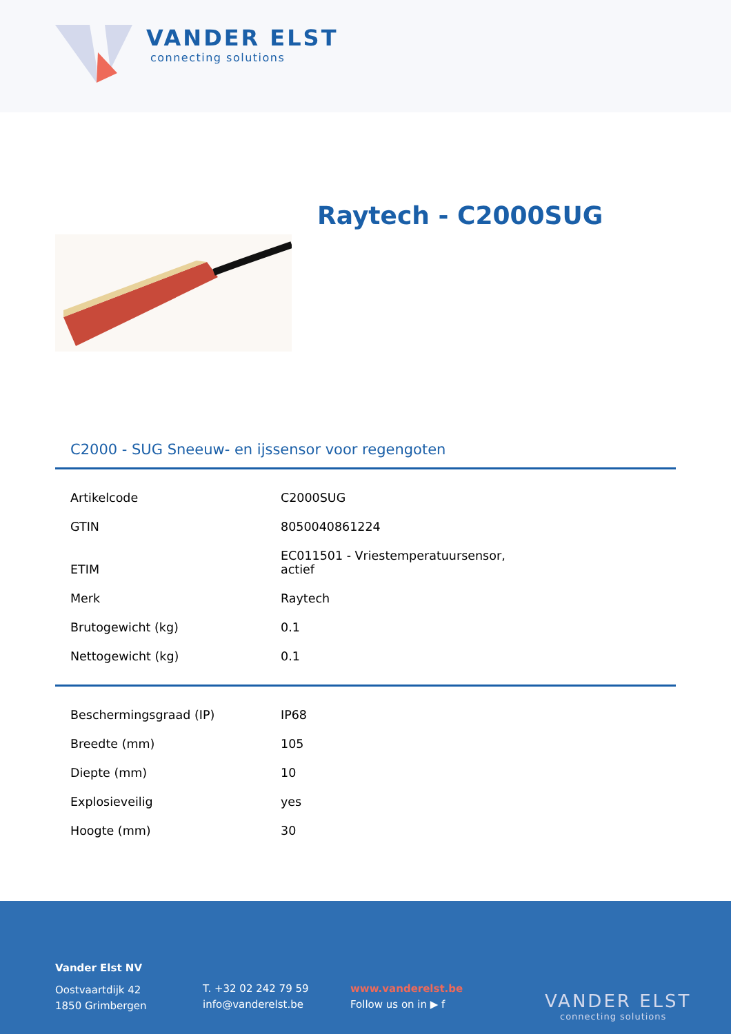VANDER ELST
connecting solutions
Raytech - C2000SUG
C2000 - SUG Sneeuw- en ijssensor voor regengoten
| Artikelcode | C2000SUG |
| GTIN | 8050040861224 |
| ETIM | EC011501 - Vriestemperatuursensor, actief |
| Merk | Raytech |
| Brutogewicht (kg) | 0.1 |
| Nettogewicht (kg) | 0.1 |
| Beschermingsgraad (IP) | IP68 |
| Breedte (mm) | 105 |
| Diepte (mm) | 10 |
| Explosieveilig | yes |
| Hoogte (mm) | 30 |
Vander Elst NV
Oostvaartdijk 42
1850 Grimbergen
T. +32 02 242 79 59
info@vanderelst.be
www.vanderelst.be
Follow us on in ▶ f
VANDER ELST
connecting solutions